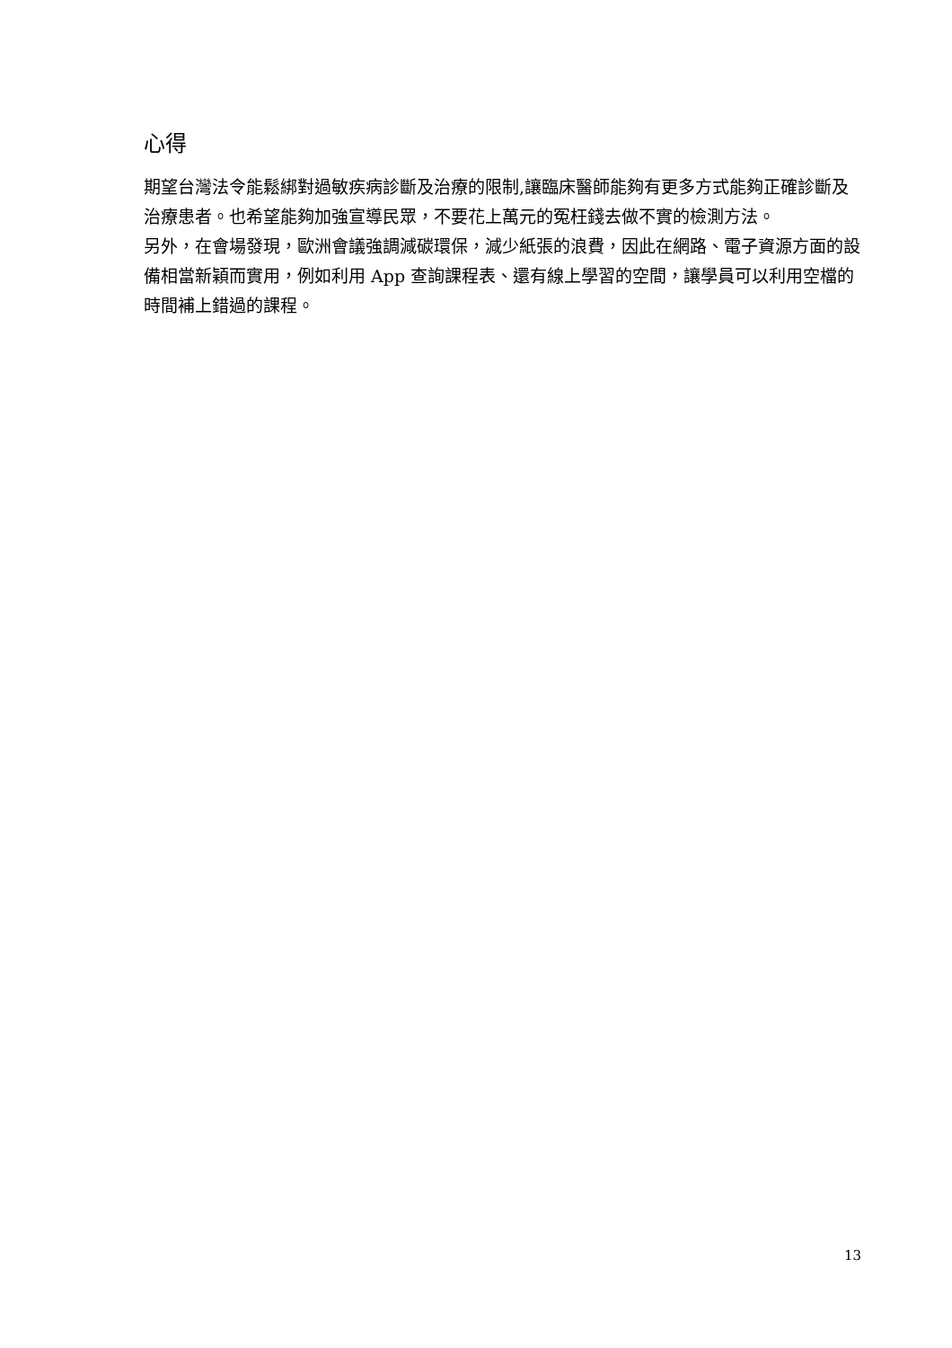心得
期望台灣法令能鬆綁對過敏疾病診斷及治療的限制,讓臨床醫師能夠有更多方式能夠正確診斷及治療患者。也希望能夠加強宣導民眾，不要花上萬元的冤枉錢去做不實的檢測方法。
另外，在會場發現，歐洲會議強調減碳環保，減少紙張的浪費，因此在網路、電子資源方面的設備相當新穎而實用，例如利用 App 查詢課程表、還有線上學習的空間，讓學員可以利用空檔的時間補上錯過的課程。
13